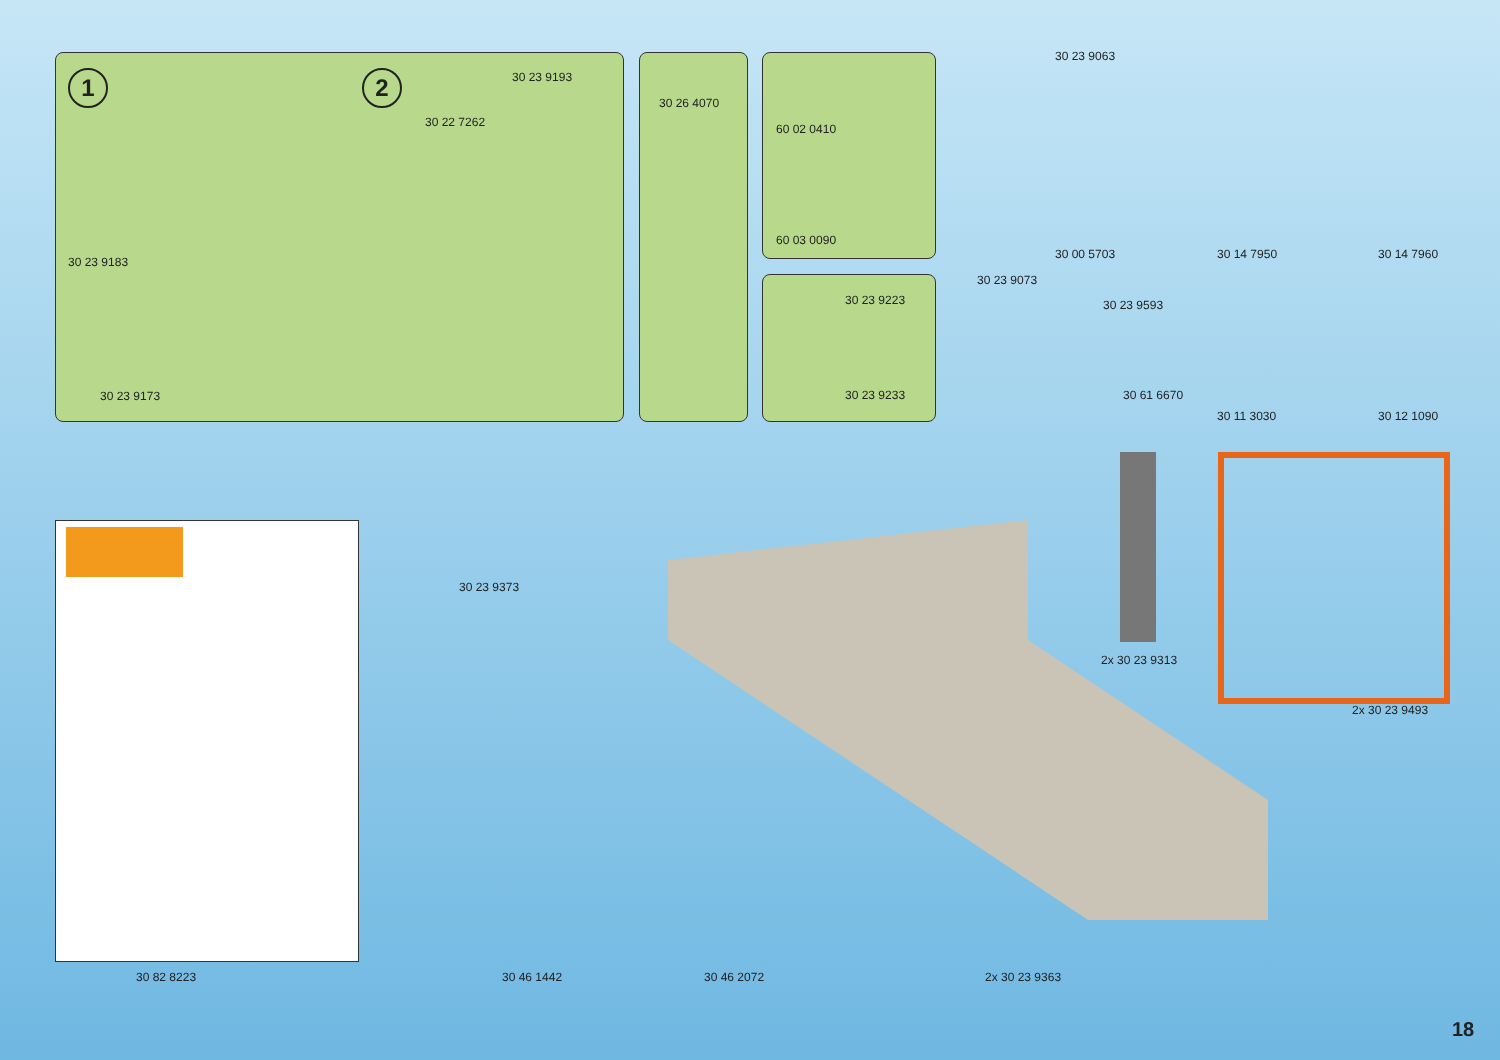1 2 30 23 9193
30 22 7262
30 23 9183
30 23 9173
30 26 4070
60 02 0410
60 03 0090
30 23 9223
30 23 9233
30 23 9063
30 00 5703 30 14 7950 30 14 7960
30 23 9073
30 23 9593
30 61 6670
30 11 3030 30 12 1090
30 23 9373
2x 30 23 9313
2x 30 23 9493
30 82 8223 30 46 1442 30 46 2072 2x 30 23 9363
18